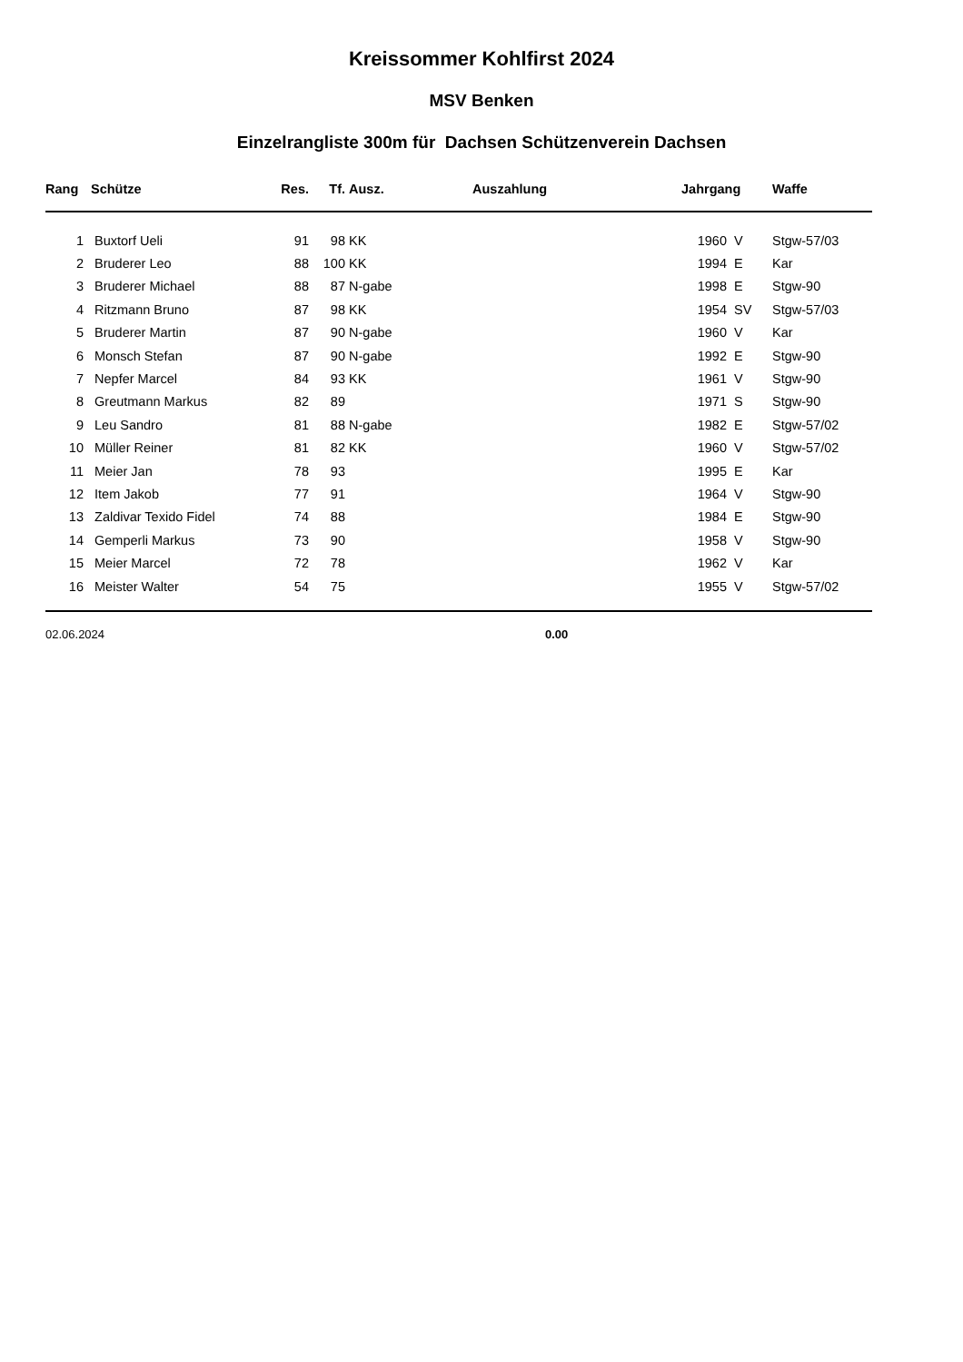Kreissommer Kohlfirst 2024
MSV Benken
Einzelrangliste 300m für Dachsen Schützenverein Dachsen
| Rang | Schütze | Res. | Tf. | Ausz. | Auszahlung | Jahrgang | | Waffe |
| --- | --- | --- | --- | --- | --- | --- | --- | --- |
| 1 | Buxtorf Ueli | 91 | 98 | KK | | 1960 | V | Stgw-57/03 |
| 2 | Bruderer Leo | 88 | 100 | KK | | 1994 | E | Kar |
| 3 | Bruderer Michael | 88 | 87 | N-gabe | | 1998 | E | Stgw-90 |
| 4 | Ritzmann Bruno | 87 | 98 | KK | | 1954 | SV | Stgw-57/03 |
| 5 | Bruderer Martin | 87 | 90 | N-gabe | | 1960 | V | Kar |
| 6 | Monsch Stefan | 87 | 90 | N-gabe | | 1992 | E | Stgw-90 |
| 7 | Nepfer Marcel | 84 | 93 | KK | | 1961 | V | Stgw-90 |
| 8 | Greutmann Markus | 82 | 89 | | | 1971 | S | Stgw-90 |
| 9 | Leu Sandro | 81 | 88 | N-gabe | | 1982 | E | Stgw-57/02 |
| 10 | Müller Reiner | 81 | 82 | KK | | 1960 | V | Stgw-57/02 |
| 11 | Meier Jan | 78 | 93 | | | 1995 | E | Kar |
| 12 | Item Jakob | 77 | 91 | | | 1964 | V | Stgw-90 |
| 13 | Zaldivar Texido Fidel | 74 | 88 | | | 1984 | E | Stgw-90 |
| 14 | Gemperli Markus | 73 | 90 | | | 1958 | V | Stgw-90 |
| 15 | Meier Marcel | 72 | 78 | | | 1962 | V | Kar |
| 16 | Meister Walter | 54 | 75 | | | 1955 | V | Stgw-57/02 |
| 02.06.2024 | | | | | 0.00 | | | |